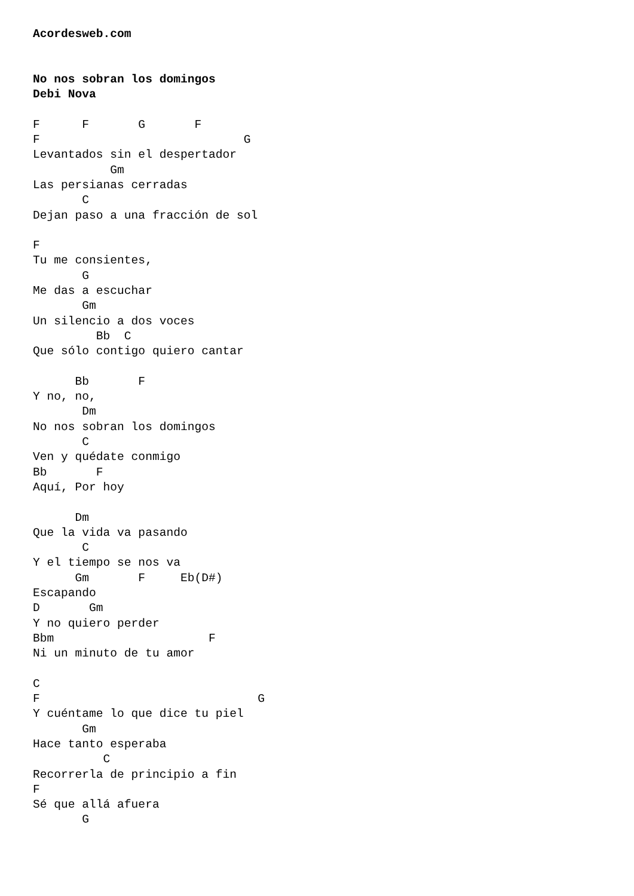Acordesweb.com


No nos sobran los domingos
Debi Nova

F      F       G       F
F                             G
Levantados sin el despertador
           Gm
Las persianas cerradas
       C
Dejan paso a una fracción de sol

F
Tu me consientes,
       G
Me das a escuchar
       Gm
Un silencio a dos voces
         Bb  C
Que sólo contigo quiero cantar

      Bb       F
Y no, no,
       Dm
No nos sobran los domingos
       C
Ven y quédate conmigo
Bb       F
Aquí, Por hoy

      Dm
Que la vida va pasando
       C
Y el tiempo se nos va
      Gm       F     Eb(D#)
Escapando
D       Gm
Y no quiero perder
Bbm                      F
Ni un minuto de tu amor

C
F                               G
Y cuéntame lo que dice tu piel
       Gm
Hace tanto esperaba
          C
Recorrerla de principio a fin
F
Sé que allá afuera
       G